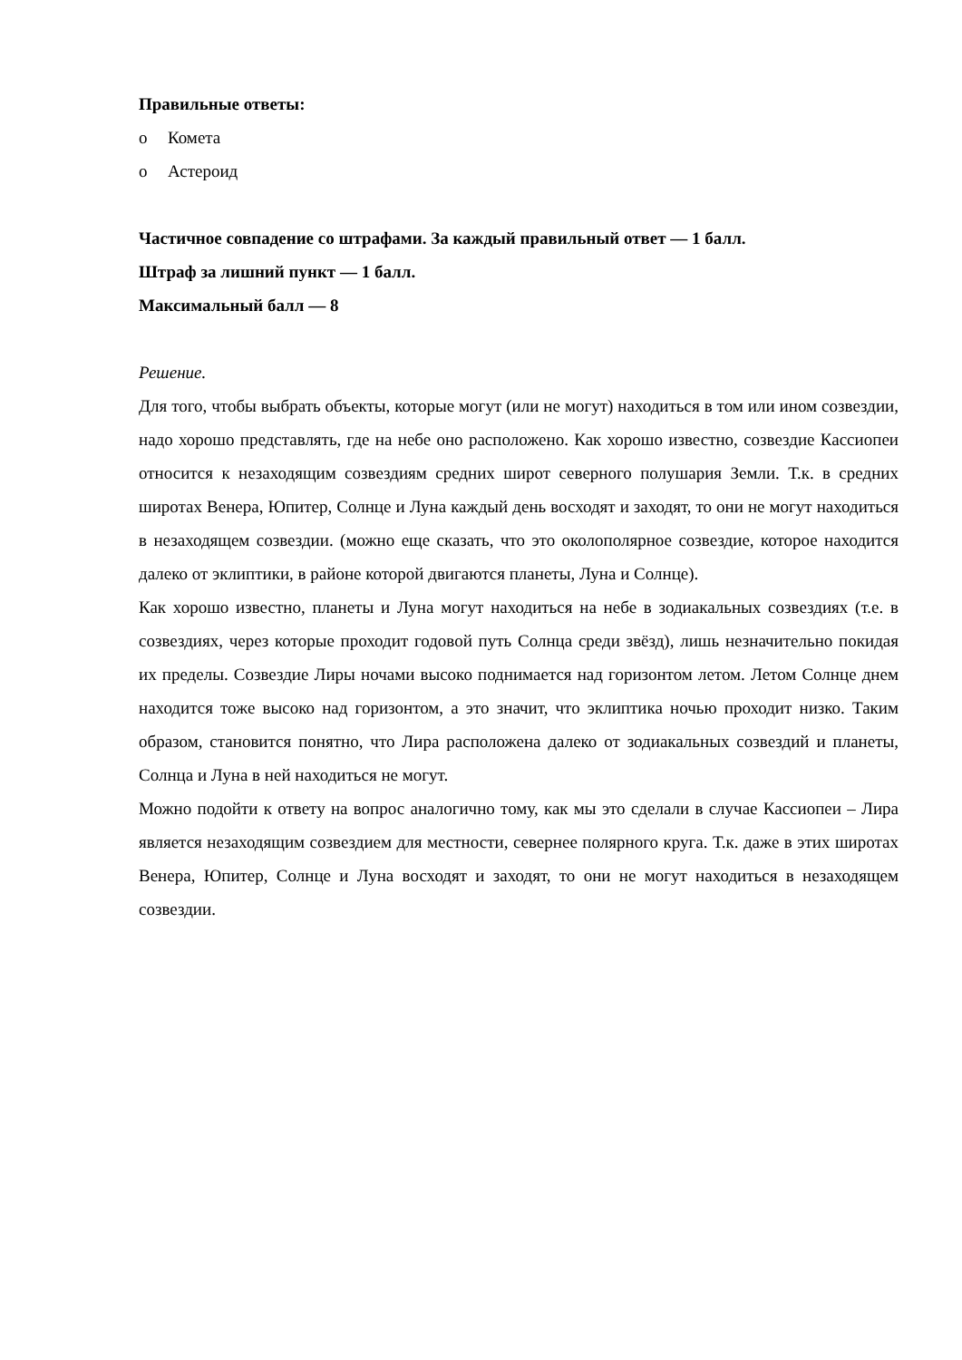Правильные ответы:
o Комета
o Астероид
Частичное совпадение со штрафами. За каждый правильный ответ — 1 балл.
Штраф за лишний пункт — 1 балл.
Максимальный балл — 8
Решение.
Для того, чтобы выбрать объекты, которые могут (или не могут) находиться в том или ином созвездии, надо хорошо представлять, где на небе оно расположено. Как хорошо известно, созвездие Кассиопеи относится к незаходящим созвездиям средних широт северного полушария Земли. Т.к. в средних широтах Венера, Юпитер, Солнце и Луна каждый день восходят и заходят, то они не могут находиться в незаходящем созвездии. (можно еще сказать, что это околополярное созвездие, которое находится далеко от эклиптики, в районе которой двигаются планеты, Луна и Солнце).
Как хорошо известно, планеты и Луна могут находиться на небе в зодиакальных созвездиях (т.е. в созвездиях, через которые проходит годовой путь Солнца среди звёзд), лишь незначительно покидая их пределы. Созвездие Лиры ночами высоко поднимается над горизонтом летом. Летом Солнце днем находится тоже высоко над горизонтом, а это значит, что эклиптика ночью проходит низко. Таким образом, становится понятно, что Лира расположена далеко от зодиакальных созвездий и планеты, Солнца и Луна в ней находиться не могут.
Можно подойти к ответу на вопрос аналогично тому, как мы это сделали в случае Кассиопеи – Лира является незаходящим созвездием для местности, севернее полярного круга. Т.к. даже в этих широтах Венера, Юпитер, Солнце и Луна восходят и заходят, то они не могут находиться в незаходящем созвездии.